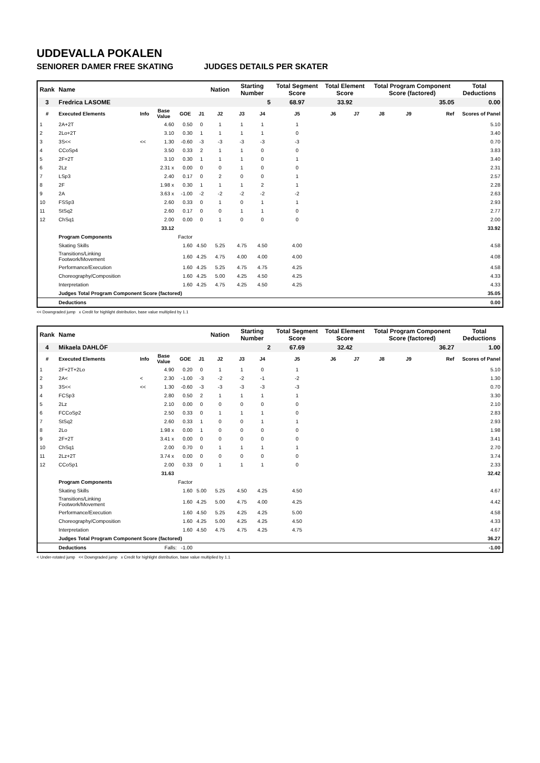UDDEVALLA POKALEN
SENIORER DAMER FREE SKATING JUDGES DETAILS PER SKATER
| Rank | Name | | | | | Nation | Starting Number | | Total Segment Score | Total Element Score | | Total Program Component Score (factored) | | | Total Deductions |
| --- | --- | --- | --- | --- | --- | --- | --- | --- | --- | --- | --- | --- | --- | --- | --- |
| 3 | Fredrica LASOME | | | | | | 5 | | 68.97 | 33.92 | | 35.05 | | | 0.00 |
| # | Executed Elements | Info | Base Value | GOE | J1 | J2 | J3 | J4 | J5 | J6 | J7 | J8 | J9 | Ref | Scores of Panel |
| 1 | 2A+2T | | 4.60 | 0.50 | 0 | 1 | 1 | 1 | 1 | | | | | | 5.10 |
| 2 | 2Lo+2T | | 3.10 | 0.30 | 1 | 1 | 1 | 1 | 0 | | | | | | 3.40 |
| 3 | 3S<< | << | 1.30 | -0.60 | -3 | -3 | -3 | -3 | -3 | | | | | | 0.70 |
| 4 | CCoSp4 | | 3.50 | 0.33 | 2 | 1 | 1 | 0 | 0 | | | | | | 3.83 |
| 5 | 2F+2T | | 3.10 | 0.30 | 1 | 1 | 1 | 0 | 1 | | | | | | 3.40 |
| 6 | 2Lz | | 2.31 x | 0.00 | 0 | 0 | 1 | 0 | 0 | | | | | | 2.31 |
| 7 | LSp3 | | 2.40 | 0.17 | 0 | 2 | 0 | 0 | 1 | | | | | | 2.57 |
| 8 | 2F | | 1.98 x | 0.30 | 1 | 1 | 1 | 2 | 1 | | | | | | 2.28 |
| 9 | 2A | | 3.63 x | -1.00 | -2 | -2 | -2 | -2 | -2 | | | | | | 2.63 |
| 10 | FSSp3 | | 2.60 | 0.33 | 0 | 1 | 0 | 1 | 1 | | | | | | 2.93 |
| 11 | StSq2 | | 2.60 | 0.17 | 0 | 0 | 1 | 1 | 0 | | | | | | 2.77 |
| 12 | ChSq1 | | 2.00 | 0.00 | 0 | 1 | 0 | 0 | 0 | | | | | | 2.00 |
| | | | 33.12 | | | | | | | | | | | | 33.92 |
| | Program Components | | | Factor | | | | | | | | | | | |
| | Skating Skills | | | 1.60 | 4.50 | 5.25 | 4.75 | 4.50 | 4.00 | | | | | | 4.58 |
| | Transitions/Linking Footwork/Movement | | | 1.60 | 4.25 | 4.75 | 4.00 | 4.00 | 4.00 | | | | | | 4.08 |
| | Performance/Execution | | | 1.60 | 4.25 | 5.25 | 4.75 | 4.75 | 4.25 | | | | | | 4.58 |
| | Choreography/Composition | | | 1.60 | 4.25 | 5.00 | 4.25 | 4.50 | 4.25 | | | | | | 4.33 |
| | Interpretation | | | 1.60 | 4.25 | 4.75 | 4.25 | 4.50 | 4.25 | | | | | | 4.33 |
| | Judges Total Program Component Score (factored) | | | | | | | | | | | | | | 35.05 |
| | Deductions | | | | | | | | | | | | | | 0.00 |
<< Downgraded jump x Credit for highlight distribution, base value multiplied by 1.1
| Rank | Name | | | | | Nation | Starting Number | | Total Segment Score | Total Element Score | | Total Program Component Score (factored) | | | Total Deductions |
| --- | --- | --- | --- | --- | --- | --- | --- | --- | --- | --- | --- | --- | --- | --- | --- |
| 4 | Mikaela DAHLÖF | | | | | | 2 | | 67.69 | 32.42 | | 36.27 | | | 1.00 |
| # | Executed Elements | Info | Base Value | GOE | J1 | J2 | J3 | J4 | J5 | J6 | J7 | J8 | J9 | Ref | Scores of Panel |
| 1 | 2F+2T+2Lo | | 4.90 | 0.20 | 0 | 1 | 1 | 0 | 1 | | | | | | 5.10 |
| 2 | 2A< | < | 2.30 | -1.00 | -3 | -2 | -2 | -1 | -2 | | | | | | 1.30 |
| 3 | 3S<< | << | 1.30 | -0.60 | -3 | -3 | -3 | -3 | -3 | | | | | | 0.70 |
| 4 | FCSp3 | | 2.80 | 0.50 | 2 | 1 | 1 | 1 | 1 | | | | | | 3.30 |
| 5 | 2Lz | | 2.10 | 0.00 | 0 | 0 | 0 | 0 | 0 | | | | | | 2.10 |
| 6 | FCCoSp2 | | 2.50 | 0.33 | 0 | 1 | 1 | 1 | 0 | | | | | | 2.83 |
| 7 | StSq2 | | 2.60 | 0.33 | 1 | 0 | 0 | 1 | 1 | | | | | | 2.93 |
| 8 | 2Lo | | 1.98 x | 0.00 | 1 | 0 | 0 | 0 | 0 | | | | | | 1.98 |
| 9 | 2F+2T | | 3.41 x | 0.00 | 0 | 0 | 0 | 0 | 0 | | | | | | 3.41 |
| 10 | ChSq1 | | 2.00 | 0.70 | 0 | 1 | 1 | 1 | 1 | | | | | | 2.70 |
| 11 | 2Lz+2T | | 3.74 x | 0.00 | 0 | 0 | 0 | 0 | 0 | | | | | | 3.74 |
| 12 | CCoSp1 | | 2.00 | 0.33 | 0 | 1 | 1 | 1 | 0 | | | | | | 2.33 |
| | | | 31.63 | | | | | | | | | | | | 32.42 |
| | Program Components | | | Factor | | | | | | | | | | | |
| | Skating Skills | | | 1.60 | 5.00 | 5.25 | 4.50 | 4.25 | 4.50 | | | | | | 4.67 |
| | Transitions/Linking Footwork/Movement | | | 1.60 | 4.25 | 5.00 | 4.75 | 4.00 | 4.25 | | | | | | 4.42 |
| | Performance/Execution | | | 1.60 | 4.50 | 5.25 | 4.25 | 4.25 | 5.00 | | | | | | 4.58 |
| | Choreography/Composition | | | 1.60 | 4.25 | 5.00 | 4.25 | 4.25 | 4.50 | | | | | | 4.33 |
| | Interpretation | | | 1.60 | 4.50 | 4.75 | 4.75 | 4.25 | 4.75 | | | | | | 4.67 |
| | Judges Total Program Component Score (factored) | | | | | | | | | | | | | | 36.27 |
| | Deductions | | Falls: -1.00 | | | | | | | | | | | | -1.00 |
< Under-rotated jump << Downgraded jump x Credit for highlight distribution, base value multiplied by 1.1